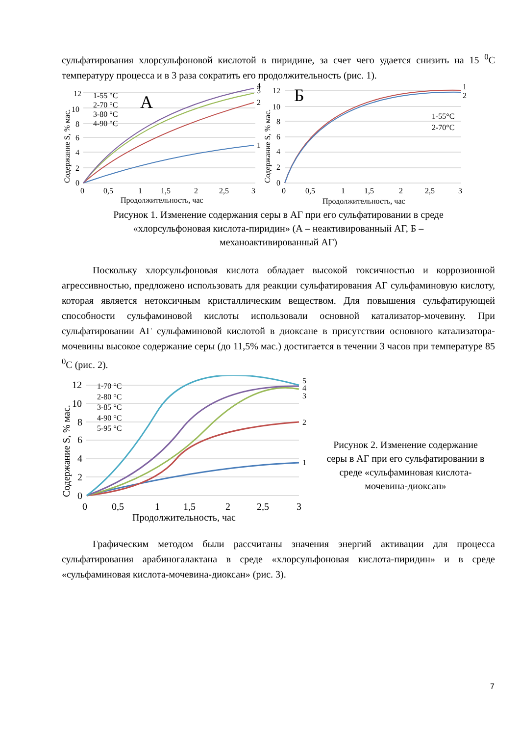сульфатирования хлорсульфоновой кислотой в пиридине, за счет чего удается снизить на 15 <sup>0</sup>С температуру процесса и в 3 раза сократить его продолжительность (рис. 1).
12
10
8
6
4
2
0
0
0,5
1
1,5
2
2,5
3
Продолжительность, час
12
10
8
6
4
2
0
0
0,5
1
1,5
2
2,5
3
Продолжительность, час
1-55 °С
2-70 °С
3-80 °С
4-90 °С
1-55°С
2-70°С
2
3
4
1
1
2
А
Б
Содержание S, % мас.
Содержание S, % мас.
Рисунок 1. Изменение содержания серы в АГ при его сульфатировании в среде
«хлорсульфоновая кислота-пиридин» (А – неактивированный АГ, Б –
механоактивированный АГ)
Поскольку хлорсульфоновая кислота обладает высокой токсичностью и коррозионной агрессивностью, предложено использовать для реакции сульфатирования АГ сульфаминовую кислоту, которая является нетоксичным кристаллическим веществом. Для повышения сульфатирующей способности сульфаминовой кислоты использовали основной катализатор-мочевину. При сульфатировании АГ сульфаминовой кислотой в диоксане в присутствии основного катализатора-мочевины высокое содержание серы (до 11,5% мас.) достигается в течении 3 часов при температуре 85 <sup>0</sup>С (рис. 2).
12
10
8
6
4
2
0
0
0,5
1
1,5
2
2,5
3
Продолжительность, час
Содержание S, % мас.
1-70 °С
2-80 °С
3-85 °С
4-90 °С
5-95 °С
1
2
3
4
5
Рисунок 2. Изменение содержание
серы в АГ при его сульфатировании в
среде «сульфаминовая кислота-
мочевина-диоксан»
Графическим методом были рассчитаны значения энергий активации для процесса сульфатирования арабиногалактана в среде «хлорсульфоновая кислота-пиридин» и в среде «сульфаминовая кислота-мочевина-диоксан» (рис. 3).
7